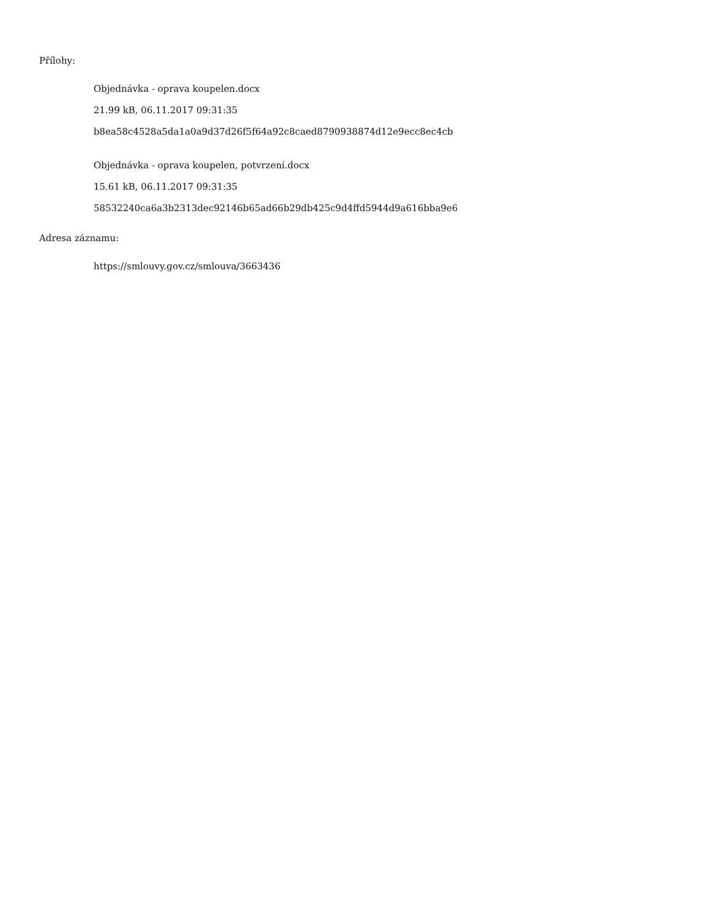Přílohy:
Objednávka - oprava koupelen.docx
21.99 kB, 06.11.2017 09:31:35
b8ea58c4528a5da1a0a9d37d26f5f64a92c8caed8790938874d12e9ecc8ec4cb
Objednávka - oprava koupelen, potvrzení.docx
15.61 kB, 06.11.2017 09:31:35
58532240ca6a3b2313dec92146b65ad66b29db425c9d4ffd5944d9a616bba9e6
Adresa záznamu:
https://smlouvy.gov.cz/smlouva/3663436